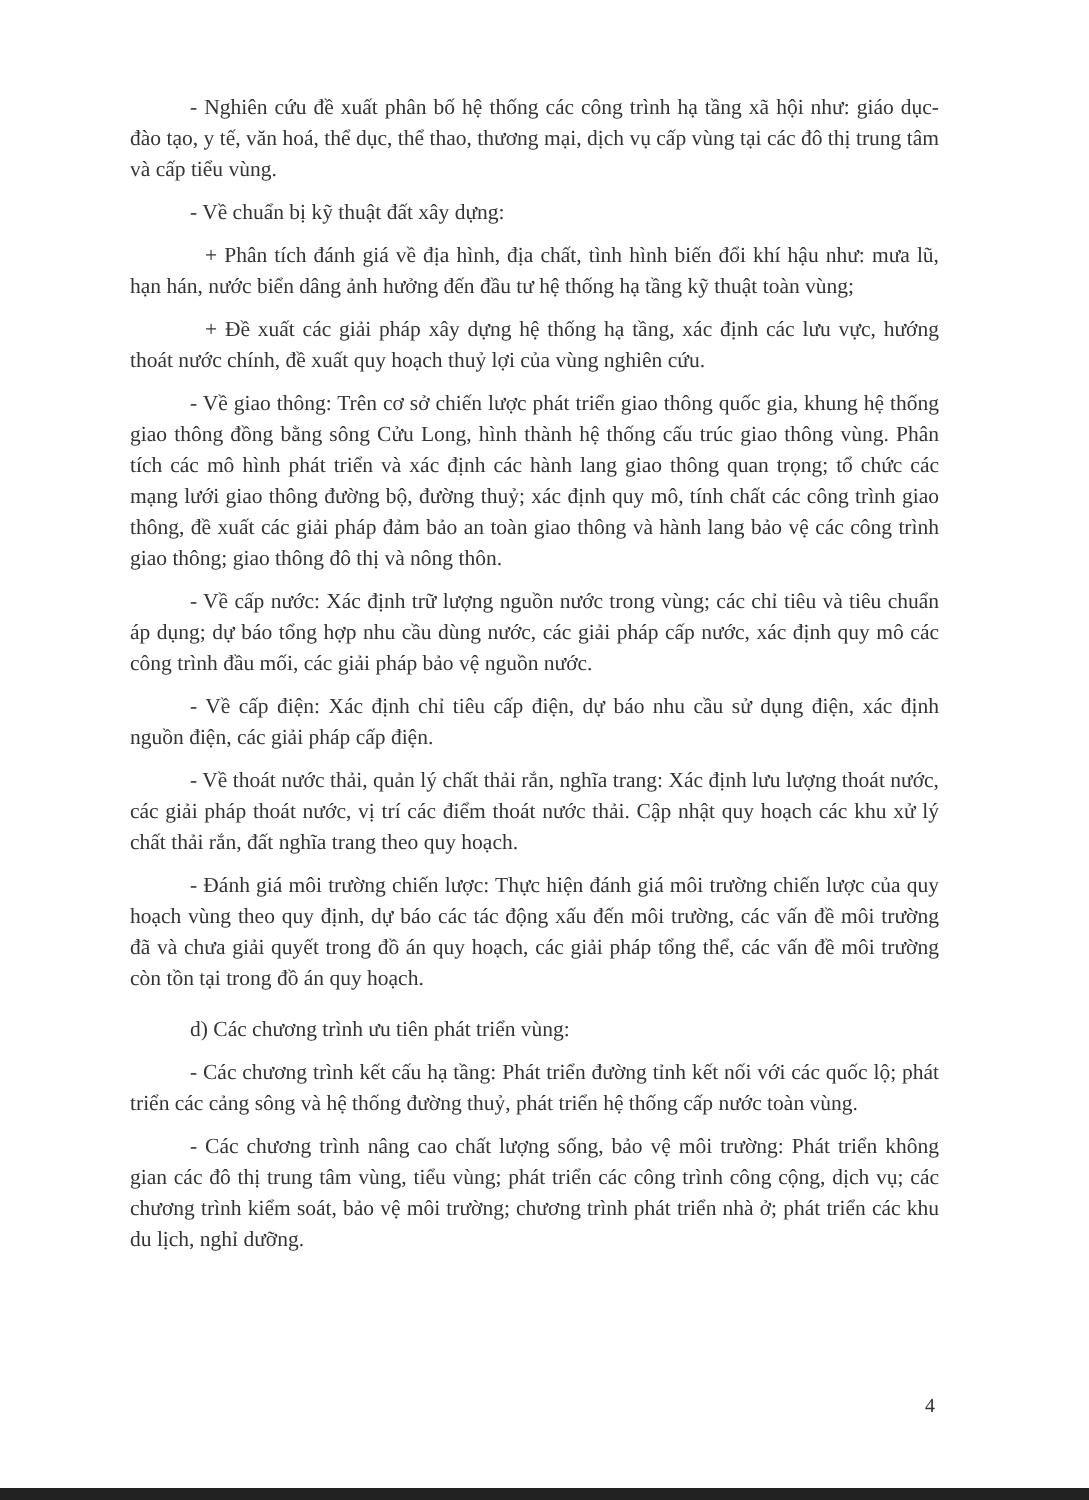- Nghiên cứu đề xuất phân bố hệ thống các công trình hạ tầng xã hội như: giáo dục- đào tạo, y tế, văn hoá, thể dục, thể thao, thương mại, dịch vụ cấp vùng tại các đô thị trung tâm và cấp tiểu vùng.
- Về chuẩn bị kỹ thuật đất xây dựng:
+ Phân tích đánh giá về địa hình, địa chất, tình hình biến đổi khí hậu như: mưa lũ, hạn hán, nước biển dâng ảnh hưởng đến đầu tư hệ thống hạ tầng kỹ thuật toàn vùng;
+ Đề xuất các giải pháp xây dựng hệ thống hạ tầng, xác định các lưu vực, hướng thoát nước chính, đề xuất quy hoạch thuỷ lợi của vùng nghiên cứu.
- Về giao thông: Trên cơ sở chiến lược phát triển giao thông quốc gia, khung hệ thống giao thông đồng bằng sông Cửu Long, hình thành hệ thống cấu trúc giao thông vùng. Phân tích các mô hình phát triển và xác định các hành lang giao thông quan trọng; tổ chức các mạng lưới giao thông đường bộ, đường thuỷ; xác định quy mô, tính chất các công trình giao thông, đề xuất các giải pháp đảm bảo an toàn giao thông và hành lang bảo vệ các công trình giao thông; giao thông đô thị và nông thôn.
- Về cấp nước: Xác định trữ lượng nguồn nước trong vùng; các chỉ tiêu và tiêu chuẩn áp dụng; dự báo tổng hợp nhu cầu dùng nước, các giải pháp cấp nước, xác định quy mô các công trình đầu mối, các giải pháp bảo vệ nguồn nước.
- Về cấp điện: Xác định chỉ tiêu cấp điện, dự báo nhu cầu sử dụng điện, xác định nguồn điện, các giải pháp cấp điện.
- Về thoát nước thải, quản lý chất thải rắn, nghĩa trang: Xác định lưu lượng thoát nước, các giải pháp thoát nước, vị trí các điểm thoát nước thải. Cập nhật quy hoạch các khu xử lý chất thải rắn, đất nghĩa trang theo quy hoạch.
- Đánh giá môi trường chiến lược: Thực hiện đánh giá môi trường chiến lược của quy hoạch vùng theo quy định, dự báo các tác động xấu đến môi trường, các vấn đề môi trường đã và chưa giải quyết trong đồ án quy hoạch, các giải pháp tổng thể, các vấn đề môi trường còn tồn tại trong đồ án quy hoạch.
d) Các chương trình ưu tiên phát triển vùng:
- Các chương trình kết cấu hạ tầng: Phát triển đường tỉnh kết nối với các quốc lộ; phát triển các cảng sông và hệ thống đường thuỷ, phát triển hệ thống cấp nước toàn vùng.
- Các chương trình nâng cao chất lượng sống, bảo vệ môi trường: Phát triển không gian các đô thị trung tâm vùng, tiểu vùng; phát triển các công trình công cộng, dịch vụ; các chương trình kiểm soát, bảo vệ môi trường; chương trình phát triển nhà ở; phát triển các khu du lịch, nghỉ dưỡng.
4